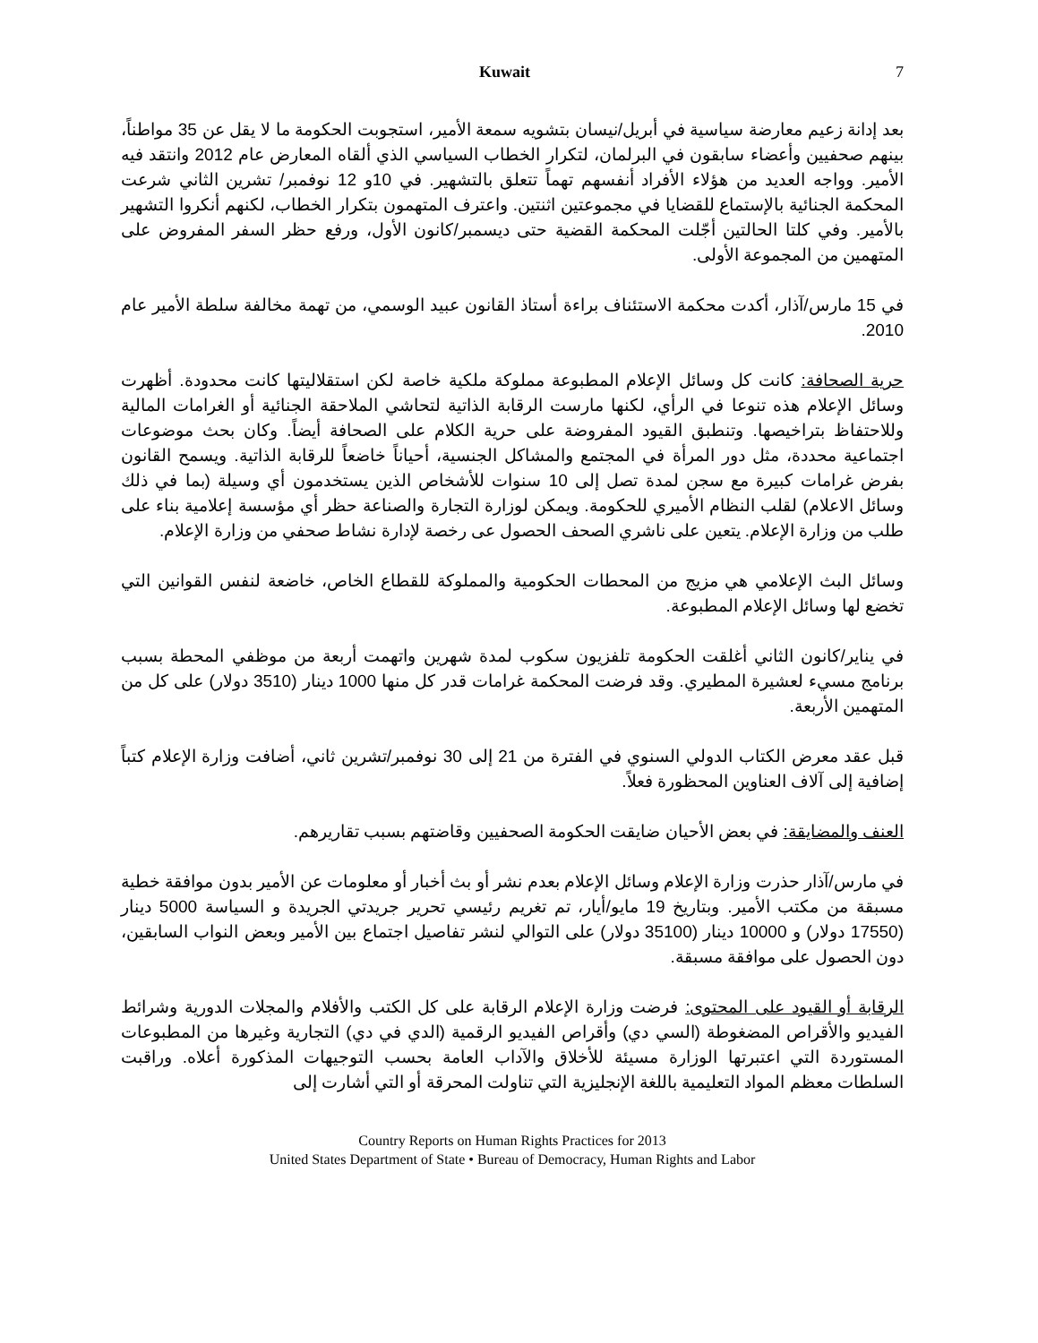Kuwait 7
بعد إدانة زعيم معارضة سياسية في أبريل/نيسان بتشويه سمعة الأمير، استجوبت الحكومة ما لا يقل عن 35 مواطناً، بينهم صحفيين وأعضاء سابقون في البرلمان، لتكرار الخطاب السياسي الذي ألقاه المعارض عام 2012 وانتقد فيه الأمير. وواجه العديد من هؤلاء الأفراد أنفسهم تهماً تتعلق بالتشهير. في 10و 12 نوفمبر/ تشرين الثاني شرعت المحكمة الجنائية بالإستماع للقضايا في مجموعتين اثنتين. واعترف المتهمون بتكرار الخطاب، لكنهم أنكروا التشهير بالأمير. وفي كلتا الحالتين أجّلت المحكمة القضية حتى ديسمبر/كانون الأول، ورفع حظر السفر المفروض على المتهمين من المجموعة الأولى.
في 15 مارس/آذار، أكدت محكمة الاستئناف براءة أستاذ القانون عبيد الوسمي، من تهمة مخالفة سلطة الأمير عام 2010.
حرية الصحافة: كانت كل وسائل الإعلام المطبوعة مملوكة ملكية خاصة لكن استقلاليتها كانت محدودة. أظهرت وسائل الإعلام هذه تنوعا في الرأي، لكنها مارست الرقابة الذاتية لتحاشي الملاحقة الجنائية أو الغرامات المالية وللاحتفاظ بتراخيصها. وتنطبق القيود المفروضة على حرية الكلام على الصحافة أيضاً. وكان بحث موضوعات اجتماعية محددة، مثل دور المرأة في المجتمع والمشاكل الجنسية، أحياناً خاضعاً للرقابة الذاتية. ويسمح القانون بفرض غرامات كبيرة مع سجن لمدة تصل إلى 10 سنوات للأشخاص الذين يستخدمون أي وسيلة (بما في ذلك وسائل الاعلام) لقلب النظام الأميري للحكومة. ويمكن لوزارة التجارة والصناعة حظر أي مؤسسة إعلامية بناء على طلب من وزارة الإعلام. يتعين على ناشري الصحف الحصول عى رخصة لإدارة نشاط صحفي من وزارة الإعلام.
وسائل البث الإعلامي هي مزيج من المحطات الحكومية والمملوكة للقطاع الخاص، خاضعة لنفس القوانين التي تخضع لها وسائل الإعلام المطبوعة.
في يناير/كانون الثاني أغلقت الحكومة تلفزيون سكوب لمدة شهرين واتهمت أربعة من موظفي المحطة بسبب برنامج مسيء لعشيرة المطيري. وقد فرضت المحكمة غرامات قدر كل منها 1000 دينار (3510 دولار) على كل من المتهمين الأربعة.
قبل عقد معرض الكتاب الدولي السنوي في الفترة من 21 إلى 30 نوفمبر/تشرين ثاني، أضافت وزارة الإعلام كتباً إضافية إلى آلاف العناوين المحظورة فعلاً.
العنف والمضايقة: في بعض الأحيان ضايقت الحكومة الصحفيين وقاضتهم بسبب تقاريرهم.
في مارس/آذار حذرت وزارة الإعلام وسائل الإعلام بعدم نشر أو بث أخبار أو معلومات عن الأمير بدون موافقة خطية مسبقة من مكتب الأمير. وبتاريخ 19 مايو/أيار، تم تغريم رئيسي تحرير جريدتي الجريدة و السياسة 5000 دينار (17550 دولار) و 10000 دينار (35100 دولار) على التوالي لنشر تفاصيل اجتماع بين الأمير وبعض النواب السابقين، دون الحصول على موافقة مسبقة.
الرقابة أو القيود على المحتوى: فرضت وزارة الإعلام الرقابة على كل الكتب والأفلام والمجلات الدورية وشرائط الفيديو والأقراص المضغوطة (السي دي) وأقراص الفيديو الرقمية (الدي في دي) التجارية وغيرها من المطبوعات المستوردة التي اعتبرتها الوزارة مسيئة للأخلاق والآداب العامة بحسب التوجيهات المذكورة أعلاه. وراقبت السلطات معظم المواد التعليمية باللغة الإنجليزية التي تناولت المحرقة أو التي أشارت إلى
Country Reports on Human Rights Practices for 2013
United States Department of State • Bureau of Democracy, Human Rights and Labor